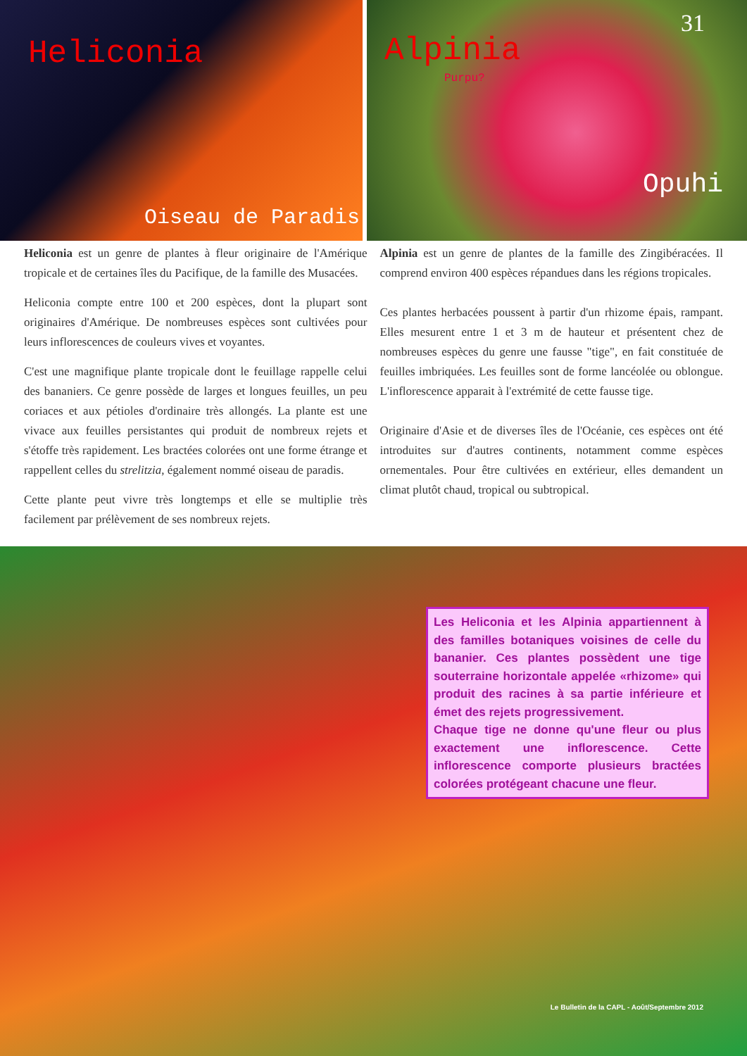Heliconia
Oiseau de Paradis
31
Alpinia
Purpu?
Opuhi
Heliconia est un genre de plantes à fleur originaire de l'Amérique tropicale et de certaines îles du Pacifique, de la famille des Musacées.
Heliconia compte entre 100 et 200 espèces, dont la plupart sont originaires d'Amérique. De nombreuses espèces sont cultivées pour leurs inflorescences de couleurs vives et voyantes.
C'est une magnifique plante tropicale dont le feuillage rappelle celui des bananiers. Ce genre possède de larges et longues feuilles, un peu coriaces et aux pétioles d'ordinaire très allongés. La plante est une vivace aux feuilles persistantes qui produit de nombreux rejets et s'étoffe très rapidement. Les bractées colorées ont une forme étrange et rappellent celles du strelitzia, également nommé oiseau de paradis.
Cette plante peut vivre très longtemps et elle se multiplie très facilement par prélèvement de ses nombreux rejets.
Alpinia est un genre de plantes de la famille des Zingibéracées. Il comprend environ 400 espèces répandues dans les régions tropicales.
Ces plantes herbacées poussent à partir d'un rhizome épais, rampant. Elles mesurent entre 1 et 3 m de hauteur et présentent chez de nombreuses espèces du genre une fausse "tige", en fait constituée de feuilles imbriquées. Les feuilles sont de forme lancéolée ou oblongue. L'inflorescence apparait à l'extrémité de cette fausse tige.
Originaire d'Asie et de diverses îles de l'Océanie, ces espèces ont été introduites sur d'autres continents, notamment comme espèces ornementales. Pour être cultivées en extérieur, elles demandent un climat plutôt chaud, tropical ou subtropical.
Les Heliconia et les Alpinia appartiennent à des familles botaniques voisines de celle du bananier. Ces plantes possèdent une tige souterraine horizontale appelée «rhizome» qui produit des racines à sa partie inférieure et émet des rejets progressivement.
Chaque tige ne donne qu'une fleur ou plus exactement une inflorescence. Cette inflorescence comporte plusieurs bractées colorées protégeant chacune une fleur.
Le Bulletin de la CAPL - Août/Septembre 2012